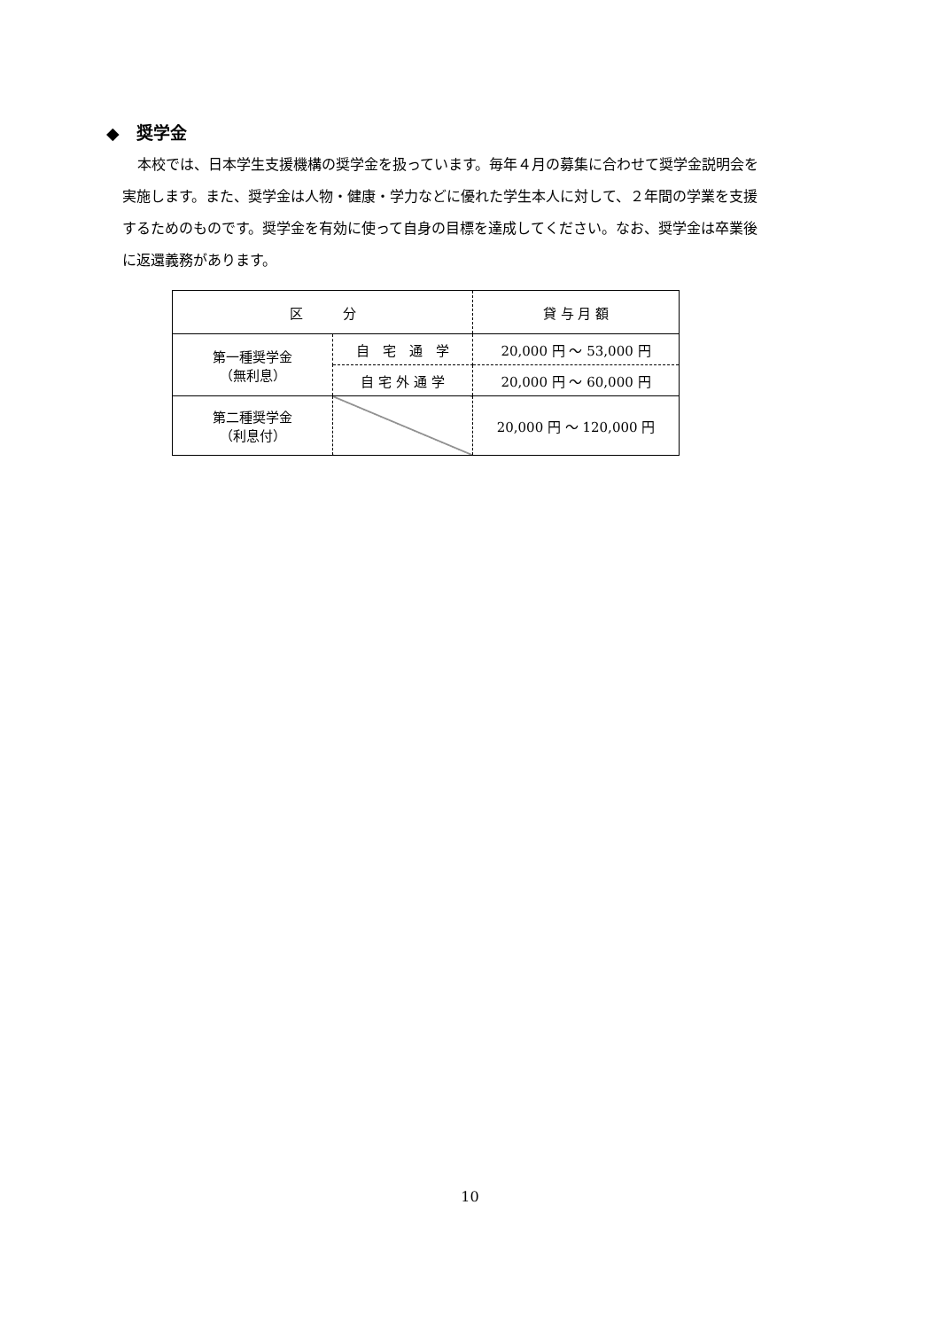◆　奨学金
本校では、日本学生支援機構の奨学金を扱っています。毎年４月の募集に合わせて奨学金説明会を実施します。また、奨学金は人物・健康・学力などに優れた学生本人に対して、２年間の学業を支援するためのものです。奨学金を有効に使って自身の目標を達成してください。なお、奨学金は卒業後に返還義務があります。
| 区 分 | | 貸 与 月 額 |
| --- | --- | --- |
| 第一種奨学金 （無利息） | 自 宅 通 学 | 20,000 円 ～ 53,000 円 |
| | 自 宅 外 通 学 | 20,000 円 ～ 60,000 円 |
| 第二種奨学金 （利息付） | | 20,000 円 ～ 120,000 円 |
10